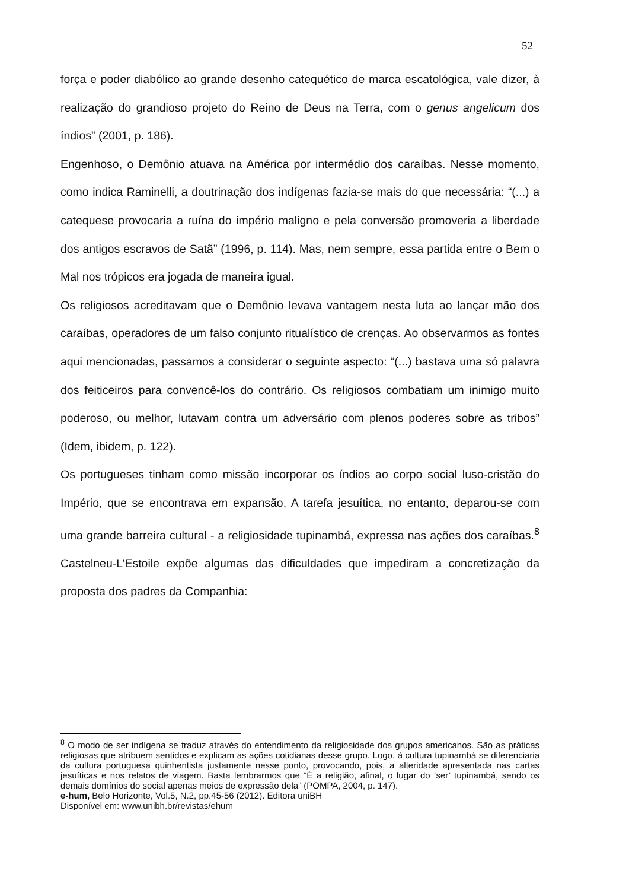52
força e poder diabólico ao grande desenho catequético de marca escatológica, vale dizer, à realização do grandioso projeto do Reino de Deus na Terra, com o genus angelicum dos índios” (2001, p. 186).
Engenhoso, o Demônio atuava na América por intermédio dos caraíbas. Nesse momento, como indica Raminelli, a doutrinação dos indígenas fazia-se mais do que necessária: “(...) a catequese provocaria a ruína do império maligno e pela conversão promoveria a liberdade dos antigos escravos de Satã” (1996, p. 114). Mas, nem sempre, essa partida entre o Bem o Mal nos trópicos era jogada de maneira igual.
Os religiosos acreditavam que o Demônio levava vantagem nesta luta ao lançar mão dos caraíbas, operadores de um falso conjunto ritualístico de crenças. Ao observarmos as fontes aqui mencionadas, passamos a considerar o seguinte aspecto: “(...) bastava uma só palavra dos feiticeiros para convencê-los do contrário. Os religiosos combatiam um inimigo muito poderoso, ou melhor, lutavam contra um adversário com plenos poderes sobre as tribos” (Idem, ibidem, p. 122).
Os portugueses tinham como missão incorporar os índios ao corpo social luso-cristão do Império, que se encontrava em expansão. A tarefa jesuítica, no entanto, deparou-se com uma grande barreira cultural - a religiosidade tupinambá, expressa nas ações dos caraíbas.<sup>8</sup> Castelneu-L’Estoile expõe algumas das dificuldades que impediram a concretização da proposta dos padres da Companhia:
<sup>8</sup> O modo de ser indígena se traduz através do entendimento da religiosidade dos grupos americanos. São as práticas religiosas que atribuem sentidos e explicam as ações cotidianas desse grupo. Logo, à cultura tupinambá se diferenciaria da cultura portuguesa quinhentista justamente nesse ponto, provocando, pois, a alteridade apresentada nas cartas jesuíticas e nos relatos de viagem. Basta lembrarmos que “É a religião, afinal, o lugar do ‘ser’ tupinambá, sendo os demais domínios do social apenas meios de expressão dela” (POMPA, 2004, p. 147).
e-hum, Belo Horizonte, Vol.5, N.2, pp.45-56 (2012). Editora uniBH
Disponível em: www.unibh.br/revistas/ehum